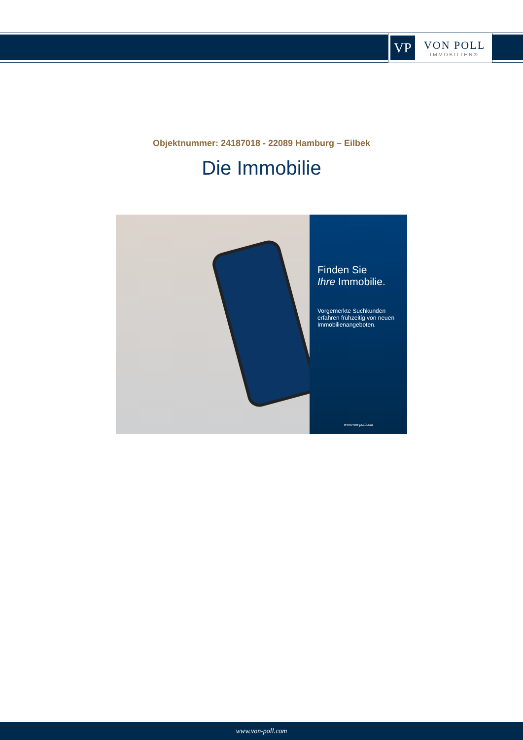VP
VON POLL
IMMOBILIEN®
Objektnummer: 24187018 - 22089 Hamburg – Eilbek
Die Immobilie
Finden Sie
Ihre Immobilie.
Vorgemerkte Suchkunden erfahren frühzeitig von neuen Immobilienangeboten.
www.von-poll.com
www.von-poll.com